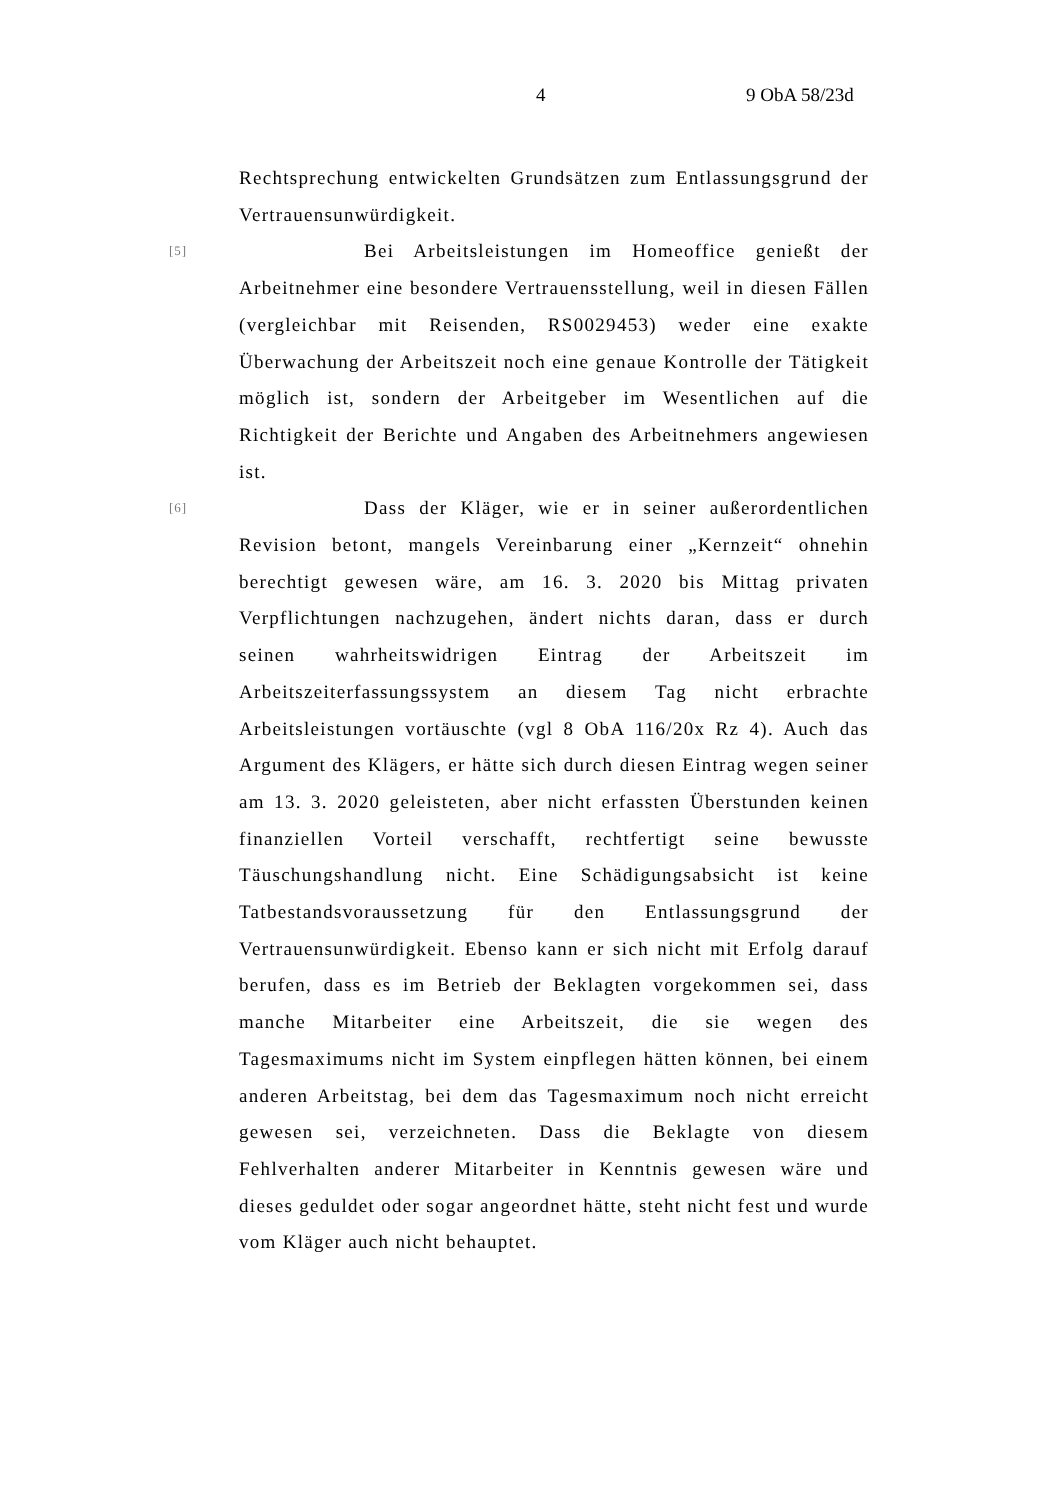4 9 ObA 58/23d
Rechtsprechung entwickelten Grundsätzen zum Entlassungsgrund der Vertrauensunwürdigkeit.
[5] Bei Arbeitsleistungen im Homeoffice genießt der Arbeitnehmer eine besondere Vertrauensstellung, weil in diesen Fällen (vergleichbar mit Reisenden, RS0029453) weder eine exakte Überwachung der Arbeitszeit noch eine genaue Kontrolle der Tätigkeit möglich ist, sondern der Arbeitgeber im Wesentlichen auf die Richtigkeit der Berichte und Angaben des Arbeitnehmers angewiesen ist.
[6] Dass der Kläger, wie er in seiner außerordentlichen Revision betont, mangels Vereinbarung einer „Kernzeit“ ohnehin berechtigt gewesen wäre, am 16. 3. 2020 bis Mittag privaten Verpflichtungen nachzugehen, ändert nichts daran, dass er durch seinen wahrheitswidrigen Eintrag der Arbeitszeit im Arbeitszeiterfassungssystem an diesem Tag nicht erbrachte Arbeitsleistungen vortäuschte (vgl 8 ObA 116/20x Rz 4). Auch das Argument des Klägers, er hätte sich durch diesen Eintrag wegen seiner am 13. 3. 2020 geleisteten, aber nicht erfassten Überstunden keinen finanziellen Vorteil verschafft, rechtfertigt seine bewusste Täuschungshandlung nicht. Eine Schädigungsabsicht ist keine Tatbestandsvoraussetzung für den Entlassungsgrund der Vertrauensunwürdigkeit. Ebenso kann er sich nicht mit Erfolg darauf berufen, dass es im Betrieb der Beklagten vorgekommen sei, dass manche Mitarbeiter eine Arbeitszeit, die sie wegen des Tagesmaximums nicht im System einpflegen hätten können, bei einem anderen Arbeitstag, bei dem das Tagesmaximum noch nicht erreicht gewesen sei, verzeichneten. Dass die Beklagte von diesem Fehlverhalten anderer Mitarbeiter in Kenntnis gewesen wäre und dieses geduldet oder sogar angeordnet hätte, steht nicht fest und wurde vom Kläger auch nicht behauptet.